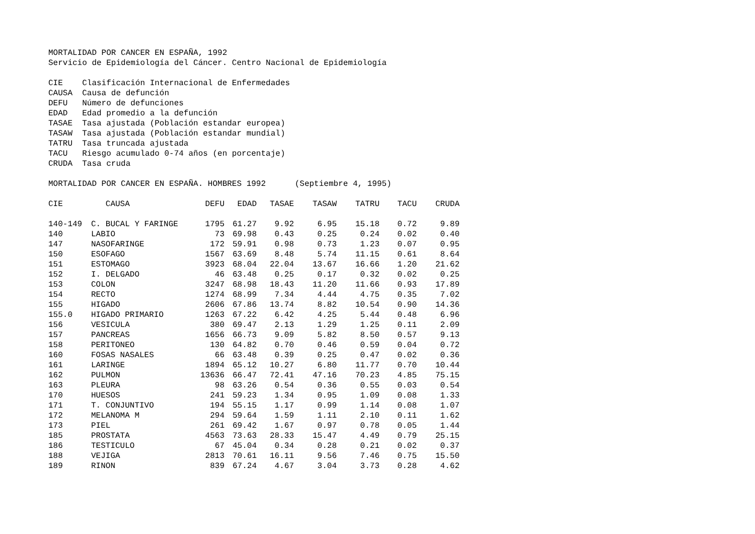MORTALIDAD POR CANCER EN ESPAÑA, 1992
Servicio de Epidemiología del Cáncer. Centro Nacional de Epidemiología
CIE Clasificación Internacional de Enfermedades
CAUSA Causa de defunción
DEFU Número de defunciones
EDAD Edad promedio a la defunción
TASAE Tasa ajustada (Población estandar europea)
TASAW Tasa ajustada (Población estandar mundial)
TATRU Tasa truncada ajustada
TACU Riesgo acumulado 0-74 años (en porcentaje)
CRUDA Tasa cruda
MORTALIDAD POR CANCER EN ESPAÑA. HOMBRES 1992 (Septiembre 4, 1995)
| CIE | CAUSA | DEFU | EDAD | TASAE | TASAW | TATRU | TACU | CRUDA |
| --- | --- | --- | --- | --- | --- | --- | --- | --- |
| 140-149 | C. BUCAL Y FARINGE | 1795 | 61.27 | 9.92 | 6.95 | 15.18 | 0.72 | 9.89 |
| 140 | LABIO | 73 | 69.98 | 0.43 | 0.25 | 0.24 | 0.02 | 0.40 |
| 147 | NASOFARINGE | 172 | 59.91 | 0.98 | 0.73 | 1.23 | 0.07 | 0.95 |
| 150 | ESOFAGO | 1567 | 63.69 | 8.48 | 5.74 | 11.15 | 0.61 | 8.64 |
| 151 | ESTOMAGO | 3923 | 68.04 | 22.04 | 13.67 | 16.66 | 1.20 | 21.62 |
| 152 | I. DELGADO | 46 | 63.48 | 0.25 | 0.17 | 0.32 | 0.02 | 0.25 |
| 153 | COLON | 3247 | 68.98 | 18.43 | 11.20 | 11.66 | 0.93 | 17.89 |
| 154 | RECTO | 1274 | 68.99 | 7.34 | 4.44 | 4.75 | 0.35 | 7.02 |
| 155 | HIGADO | 2606 | 67.86 | 13.74 | 8.82 | 10.54 | 0.90 | 14.36 |
| 155.0 | HIGADO PRIMARIO | 1263 | 67.22 | 6.42 | 4.25 | 5.44 | 0.48 | 6.96 |
| 156 | VESICULA | 380 | 69.47 | 2.13 | 1.29 | 1.25 | 0.11 | 2.09 |
| 157 | PANCREAS | 1656 | 66.73 | 9.09 | 5.82 | 8.50 | 0.57 | 9.13 |
| 158 | PERITONEO | 130 | 64.82 | 0.70 | 0.46 | 0.59 | 0.04 | 0.72 |
| 160 | FOSAS NASALES | 66 | 63.48 | 0.39 | 0.25 | 0.47 | 0.02 | 0.36 |
| 161 | LARINGE | 1894 | 65.12 | 10.27 | 6.80 | 11.77 | 0.70 | 10.44 |
| 162 | PULMON | 13636 | 66.47 | 72.41 | 47.16 | 70.23 | 4.85 | 75.15 |
| 163 | PLEURA | 98 | 63.26 | 0.54 | 0.36 | 0.55 | 0.03 | 0.54 |
| 170 | HUESOS | 241 | 59.23 | 1.34 | 0.95 | 1.09 | 0.08 | 1.33 |
| 171 | T. CONJUNTIVO | 194 | 55.15 | 1.17 | 0.99 | 1.14 | 0.08 | 1.07 |
| 172 | MELANOMA M | 294 | 59.64 | 1.59 | 1.11 | 2.10 | 0.11 | 1.62 |
| 173 | PIEL | 261 | 69.42 | 1.67 | 0.97 | 0.78 | 0.05 | 1.44 |
| 185 | PROSTATA | 4563 | 73.63 | 28.33 | 15.47 | 4.49 | 0.79 | 25.15 |
| 186 | TESTICULO | 67 | 45.04 | 0.34 | 0.28 | 0.21 | 0.02 | 0.37 |
| 188 | VEJIGA | 2813 | 70.61 | 16.11 | 9.56 | 7.46 | 0.75 | 15.50 |
| 189 | RINON | 839 | 67.24 | 4.67 | 3.04 | 3.73 | 0.28 | 4.62 |